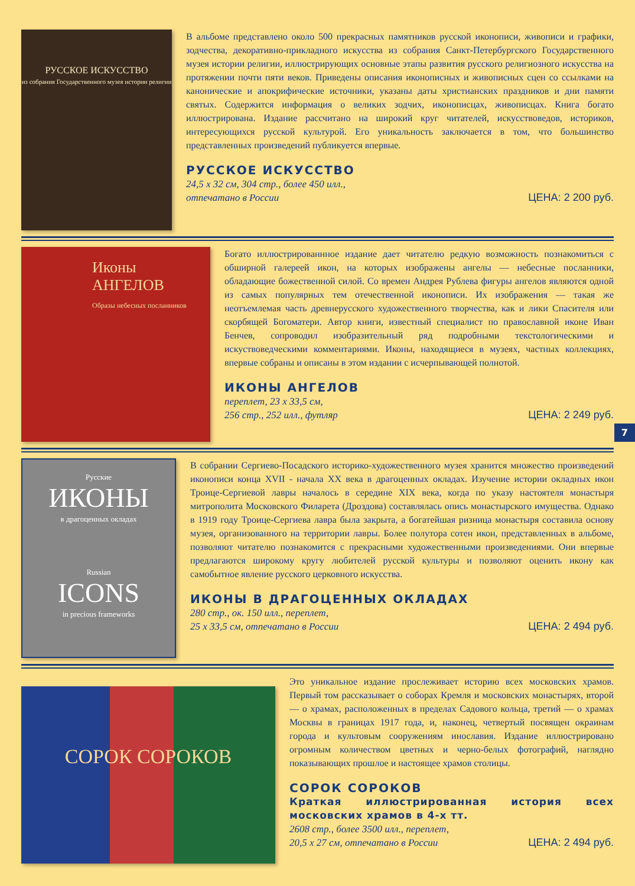РУССКОЕ ИСКУССТВО
из собрания Государственного музея истории религии
В альбоме представлено около 500 прекрасных памятников русской иконописи, живописи и графики, зодчества, декоративно-прикладного искусства из собрания Санкт-Петербургского Государственного музея истории религии, иллюстрирующих основные этапы развития русского религиозного искусства на протяжении почти пяти веков. Приведены описания иконописных и живописных сцен со ссылками на канонические и апокрифические источники, указаны даты христианских праздников и дни памяти святых. Содержится информация о великих зодчих, иконописцах, живописцах. Книга богато иллюстрирована. Издание рассчитано на широкий круг читателей, искусствоведов, историков, интересующихся русской культурой. Его уникальность заключается в том, что большинство представленных произведений публикуется впервые.
РУССКОЕ ИСКУССТВО
24,5 х 32 см, 304 стр., более 450 илл.,
отпечатано в России ЦЕНА: 2 200 руб.
Иконы
АНГЕЛОВ
Образы небесных посланников
Богато иллюстрированнное издание дает читателю редкую возможность познакомиться с обширной галереей икон, на которых изображены ангелы — небесные посланники, обладающие божественной силой. Со времен Андрея Рублева фигуры ангелов являются одной из самых популярных тем отечественной иконописи. Их изображения — такая же неотъемлемая часть древнерусского художественного творчества, как и лики Спасителя или скорбящей Богоматери. Автор книги, известный специалист по православной иконе Иван Бенчев, сопроводил изобразительный ряд подробными текстологическими и искуствоведческими комментариями. Иконы, находящиеся в музеях, частных коллекциях, впервые собраны и описаны в этом издании с исчерпывающей полнотой.
ИКОНЫ АНГЕЛОВ
переплет, 23 х 33,5 см,
256 стр., 252 илл., футляр ЦЕНА: 2 249 руб.
7
Русские
ИКОНЫ
в драгоценных окладах
Russian
ICONS
in precious frameworks
В собрании Сергиево-Посадского историко-художественного музея хранится множество произведений иконописи конца XVII - начала XX века в драгоценных окладах. Изучение истории окладных икон Троице-Сергиевой лавры началось в середине XIX века, когда по указу настоятеля монастыря митрополита Московского Филарета (Дроздова) составлялась опись монастырского имущества. Однако в 1919 году Троице-Сергиева лавра была закрыта, а богатейшая ризница монастыря составила основу музея, организованного на территории лавры. Более полутора сотен икон, представленных в альбоме, позволяют читателю познакомится с прекрасными художественными произведениями. Они впервые предлагаются широкому кругу любителей русской культуры и позволяют оценить икону как самобытное явление русского церковного искусства.
ИКОНЫ В ДРАГОЦЕННЫХ ОКЛАДАХ
280 стр., ок. 150 илл., переплет,
25 х 33,5 см, отпечатано в России ЦЕНА: 2 494 руб.
СОРОК СОРОКОВ
Это уникальное издание прослеживает историю всех московских храмов. Первый том рассказывает о соборах Кремля и московских монастырях, второй — о храмах, расположенных в пределах Садового кольца, третий — о храмах Москвы в границах 1917 года, и, наконец, четвертый посвящен окраинам города и культовым сооружениям инославия. Издание иллюстрировано огромным количеством цветных и черно-белых фотографий, наглядно показывающих прошлое и настоящее храмов столицы.
СОРОК СОРОКОВ
Краткая иллюстрированная история всех московских храмов в 4-х тт.
2608 стр., более 3500 илл., переплет,
20,5 х 27 см, отпечатано в России ЦЕНА: 2 494 руб.